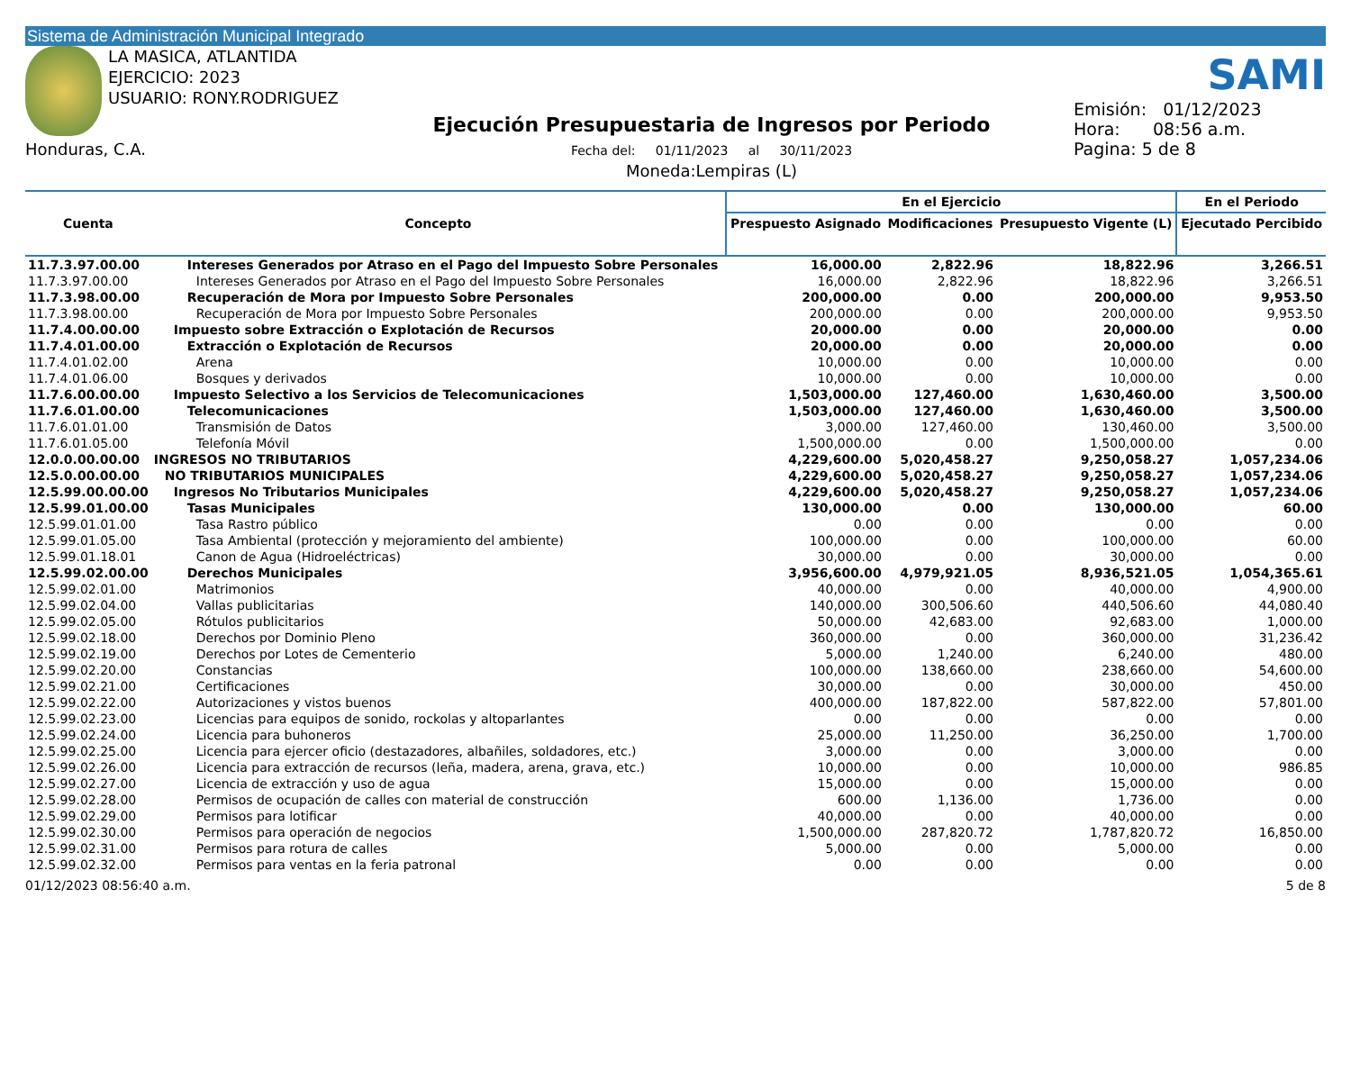Sistema de Administración Municipal Integrado
LA MASICA, ATLANTIDA
EJERCICIO: 2023
USUARIO: RONY.RODRIGUEZ
Honduras, C.A.
Ejecución Presupuestaria de Ingresos por Periodo
Fecha del: 01/11/2023 al 30/11/2023
Moneda:Lempiras (L)
SAMI
Emisión: 01/12/2023
Hora: 08:56 a.m.
Pagina: 5 de 8
| Cuenta | Concepto | En el Ejercicio | | | En el Periodo |
| --- | --- | --- | --- | --- | --- |
| | | Prespuesto Asignado | Modificaciones | Presupuesto Vigente (L) | Ejecutado Percibido |
| 11.7.3.97.00.00 | Intereses Generados por Atraso en el Pago del Impuesto Sobre Personales | 16,000.00 | 2,822.96 | 18,822.96 | 3,266.51 |
| 11.7.3.97.00.00 | Intereses Generados por Atraso en el Pago del Impuesto Sobre Personales | 16,000.00 | 2,822.96 | 18,822.96 | 3,266.51 |
| 11.7.3.98.00.00 | Recuperación de Mora por Impuesto Sobre Personales | 200,000.00 | 0.00 | 200,000.00 | 9,953.50 |
| 11.7.3.98.00.00 | Recuperación de Mora por Impuesto Sobre Personales | 200,000.00 | 0.00 | 200,000.00 | 9,953.50 |
| 11.7.4.00.00.00 | Impuesto sobre Extracción o Explotación de Recursos | 20,000.00 | 0.00 | 20,000.00 | 0.00 |
| 11.7.4.01.00.00 | Extracción o Explotación de Recursos | 20,000.00 | 0.00 | 20,000.00 | 0.00 |
| 11.7.4.01.02.00 | Arena | 10,000.00 | 0.00 | 10,000.00 | 0.00 |
| 11.7.4.01.06.00 | Bosques y derivados | 10,000.00 | 0.00 | 10,000.00 | 0.00 |
| 11.7.6.00.00.00 | Impuesto Selectivo a los Servicios de Telecomunicaciones | 1,503,000.00 | 127,460.00 | 1,630,460.00 | 3,500.00 |
| 11.7.6.01.00.00 | Telecomunicaciones | 1,503,000.00 | 127,460.00 | 1,630,460.00 | 3,500.00 |
| 11.7.6.01.01.00 | Transmisión de Datos | 3,000.00 | 127,460.00 | 130,460.00 | 3,500.00 |
| 11.7.6.01.05.00 | Telefonía Móvil | 1,500,000.00 | 0.00 | 1,500,000.00 | 0.00 |
| 12.0.0.00.00.00 | INGRESOS NO TRIBUTARIOS | 4,229,600.00 | 5,020,458.27 | 9,250,058.27 | 1,057,234.06 |
| 12.5.0.00.00.00 | NO TRIBUTARIOS MUNICIPALES | 4,229,600.00 | 5,020,458.27 | 9,250,058.27 | 1,057,234.06 |
| 12.5.99.00.00.00 | Ingresos No Tributarios Municipales | 4,229,600.00 | 5,020,458.27 | 9,250,058.27 | 1,057,234.06 |
| 12.5.99.01.00.00 | Tasas Municipales | 130,000.00 | 0.00 | 130,000.00 | 60.00 |
| 12.5.99.01.01.00 | Tasa Rastro público | 0.00 | 0.00 | 0.00 | 0.00 |
| 12.5.99.01.05.00 | Tasa Ambiental (protección y mejoramiento del ambiente) | 100,000.00 | 0.00 | 100,000.00 | 60.00 |
| 12.5.99.01.18.01 | Canon de Agua (Hidroeléctricas) | 30,000.00 | 0.00 | 30,000.00 | 0.00 |
| 12.5.99.02.00.00 | Derechos Municipales | 3,956,600.00 | 4,979,921.05 | 8,936,521.05 | 1,054,365.61 |
| 12.5.99.02.01.00 | Matrimonios | 40,000.00 | 0.00 | 40,000.00 | 4,900.00 |
| 12.5.99.02.04.00 | Vallas publicitarias | 140,000.00 | 300,506.60 | 440,506.60 | 44,080.40 |
| 12.5.99.02.05.00 | Rótulos publicitarios | 50,000.00 | 42,683.00 | 92,683.00 | 1,000.00 |
| 12.5.99.02.18.00 | Derechos por Dominio Pleno | 360,000.00 | 0.00 | 360,000.00 | 31,236.42 |
| 12.5.99.02.19.00 | Derechos por Lotes de Cementerio | 5,000.00 | 1,240.00 | 6,240.00 | 480.00 |
| 12.5.99.02.20.00 | Constancias | 100,000.00 | 138,660.00 | 238,660.00 | 54,600.00 |
| 12.5.99.02.21.00 | Certificaciones | 30,000.00 | 0.00 | 30,000.00 | 450.00 |
| 12.5.99.02.22.00 | Autorizaciones y vistos buenos | 400,000.00 | 187,822.00 | 587,822.00 | 57,801.00 |
| 12.5.99.02.23.00 | Licencias para equipos de sonido, rockolas y altoparlantes | 0.00 | 0.00 | 0.00 | 0.00 |
| 12.5.99.02.24.00 | Licencia para buhoneros | 25,000.00 | 11,250.00 | 36,250.00 | 1,700.00 |
| 12.5.99.02.25.00 | Licencia para ejercer oficio (destazadores, albañiles, soldadores, etc.) | 3,000.00 | 0.00 | 3,000.00 | 0.00 |
| 12.5.99.02.26.00 | Licencia para extracción de recursos (leña, madera, arena, grava, etc.) | 10,000.00 | 0.00 | 10,000.00 | 986.85 |
| 12.5.99.02.27.00 | Licencia de extracción y uso de agua | 15,000.00 | 0.00 | 15,000.00 | 0.00 |
| 12.5.99.02.28.00 | Permisos de ocupación de calles con material de construcción | 600.00 | 1,136.00 | 1,736.00 | 0.00 |
| 12.5.99.02.29.00 | Permisos para lotificar | 40,000.00 | 0.00 | 40,000.00 | 0.00 |
| 12.5.99.02.30.00 | Permisos para operación de negocios | 1,500,000.00 | 287,820.72 | 1,787,820.72 | 16,850.00 |
| 12.5.99.02.31.00 | Permisos para rotura de calles | 5,000.00 | 0.00 | 5,000.00 | 0.00 |
| 12.5.99.02.32.00 | Permisos para ventas en la feria patronal | 0.00 | 0.00 | 0.00 | 0.00 |
01/12/2023 08:56:40 a.m. 5 de 8